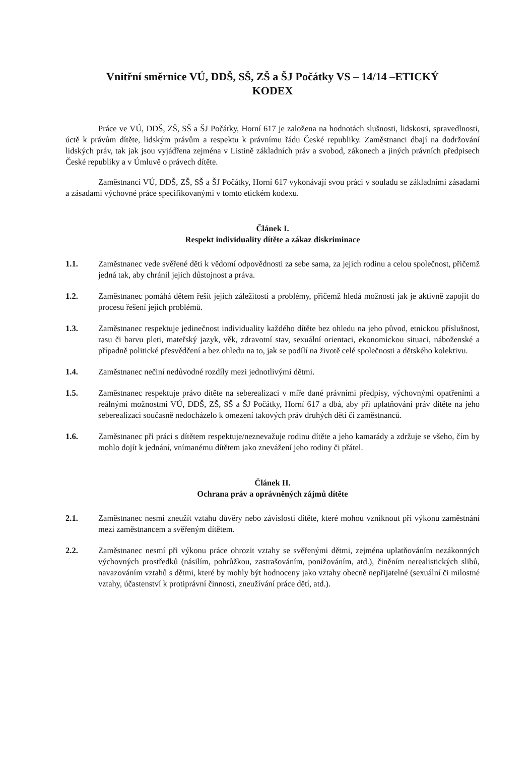Vnitřní směrnice VÚ, DDŠ, SŠ, ZŠ a ŠJ Počátky VS – 14/14 –ETICKÝ
KODEX
Práce ve VÚ, DDŠ, ZŠ, SŠ a ŠJ Počátky, Horní 617 je založena na hodnotách slušnosti, lidskosti, spravedlnosti, úctě k právům dítěte, lidským právům a respektu k právnímu řádu České republiky. Zaměstnanci dbají na dodržování lidských práv, tak jak jsou vyjádřena zejména v Listině základních práv a svobod, zákonech a jiných právních předpisech České republiky a v Úmluvě o právech dítěte.
Zaměstnanci VÚ, DDŠ, ZŠ, SŠ a ŠJ Počátky, Horní 617 vykonávají svou práci v souladu se základními zásadami a zásadami výchovné práce specifikovanými v tomto etickém kodexu.
Článek I.
Respekt individuality dítěte a zákaz diskriminace
1.1. Zaměstnanec vede svěřené děti k vědomí odpovědnosti za sebe sama, za jejich rodinu a celou společnost, přičemž jedná tak, aby chránil jejich důstojnost a práva.
1.2. Zaměstnanec pomáhá dětem řešit jejich záležitosti a problémy, přičemž hledá možnosti jak je aktivně zapojit do procesu řešení jejich problémů.
1.3. Zaměstnanec respektuje jedinečnost individuality každého dítěte bez ohledu na jeho původ, etnickou příslušnost, rasu či barvu pleti, mateřský jazyk, věk, zdravotní stav, sexuální orientaci, ekonomickou situaci, náboženské a případně politické přesvědčení a bez ohledu na to, jak se podílí na životě celé společnosti a dětského kolektivu.
1.4. Zaměstnanec nečiní nedůvodné rozdíly mezi jednotlivými dětmi.
1.5. Zaměstnanec respektuje právo dítěte na seberealizaci v míře dané právními předpisy, výchovnými opatřeními a reálnými možnostmi VÚ, DDŠ, ZŠ, SŠ a ŠJ Počátky, Horní 617 a dbá, aby při uplatňování práv dítěte na jeho seberealizaci současně nedocházelo k omezení takových práv druhých dětí či zaměstnanců.
1.6. Zaměstnanec při práci s dítětem respektuje/neznevažuje rodinu dítěte a jeho kamarády a zdržuje se všeho, čím by mohlo dojít k jednání, vnímanému dítětem jako znevážení jeho rodiny či přátel.
Článek II.
Ochrana práv a oprávněných zájmů dítěte
2.1. Zaměstnanec nesmí zneužít vztahu důvěry nebo závislosti dítěte, které mohou vzniknout při výkonu zaměstnání mezi zaměstnancem a svěřeným dítětem.
2.2. Zaměstnanec nesmí při výkonu práce ohrozit vztahy se svěřenými dětmi, zejména uplatňováním nezákonných výchovných prostředků (násilím, pohrůžkou, zastrašováním, ponižováním, atd.), činěním nerealistických slibů, navazováním vztahů s dětmi, které by mohly být hodnoceny jako vztahy obecně nepřijatelné (sexuální či milostné vztahy, účastenství k protiprávní činnosti, zneužívání práce dětí, atd.).